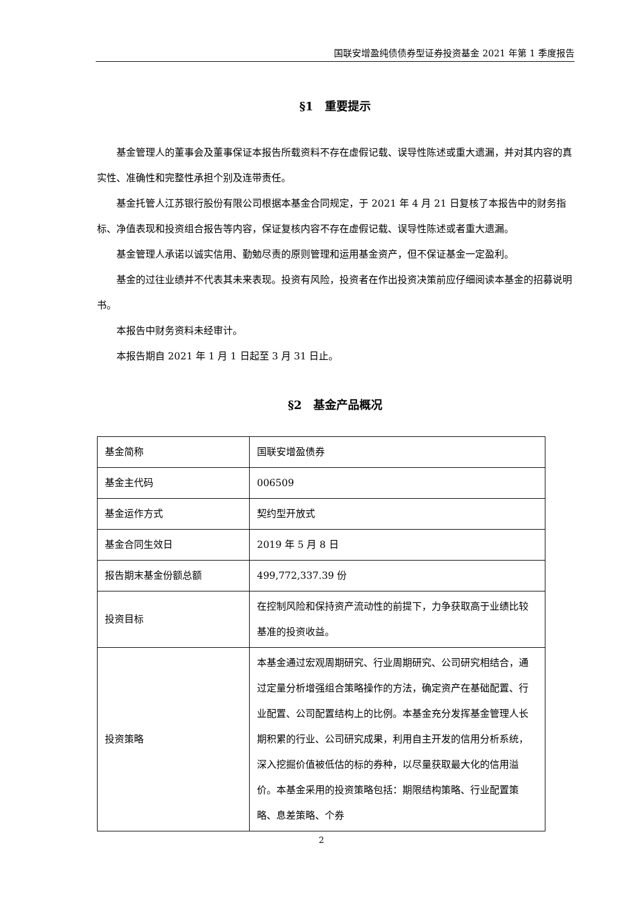国联安增盈纯债债券型证券投资基金 2021 年第 1 季度报告
§1　重要提示
基金管理人的董事会及董事保证本报告所载资料不存在虚假记载、误导性陈述或重大遗漏，并对其内容的真实性、准确性和完整性承担个别及连带责任。
基金托管人江苏银行股份有限公司根据本基金合同规定，于 2021 年 4 月 21 日复核了本报告中的财务指标、净值表现和投资组合报告等内容，保证复核内容不存在虚假记载、误导性陈述或者重大遗漏。
基金管理人承诺以诚实信用、勤勉尽责的原则管理和运用基金资产，但不保证基金一定盈利。
基金的过往业绩并不代表其未来表现。投资有风险，投资者在作出投资决策前应仔细阅读本基金的招募说明书。
本报告中财务资料未经审计。
本报告期自 2021 年 1 月 1 日起至 3 月 31 日止。
§2　基金产品概况
| 基金简称 | 国联安增盈债券 |
| 基金主代码 | 006509 |
| 基金运作方式 | 契约型开放式 |
| 基金合同生效日 | 2019 年 5 月 8 日 |
| 报告期末基金份额总额 | 499,772,337.39 份 |
| 投资目标 | 在控制风险和保持资产流动性的前提下，力争获取高于业绩比较基准的投资收益。 |
| 投资策略 | 本基金通过宏观周期研究、行业周期研究、公司研究相结合，通过定量分析增强组合策略操作的方法，确定资产在基础配置、行业配置、公司配置结构上的比例。本基金充分发挥基金管理人长期积累的行业、公司研究成果，利用自主开发的信用分析系统，深入挖掘价值被低估的标的券种，以尽量获取最大化的信用溢价。本基金采用的投资策略包括：期限结构策略、行业配置策略、息差策略、个券 |
2